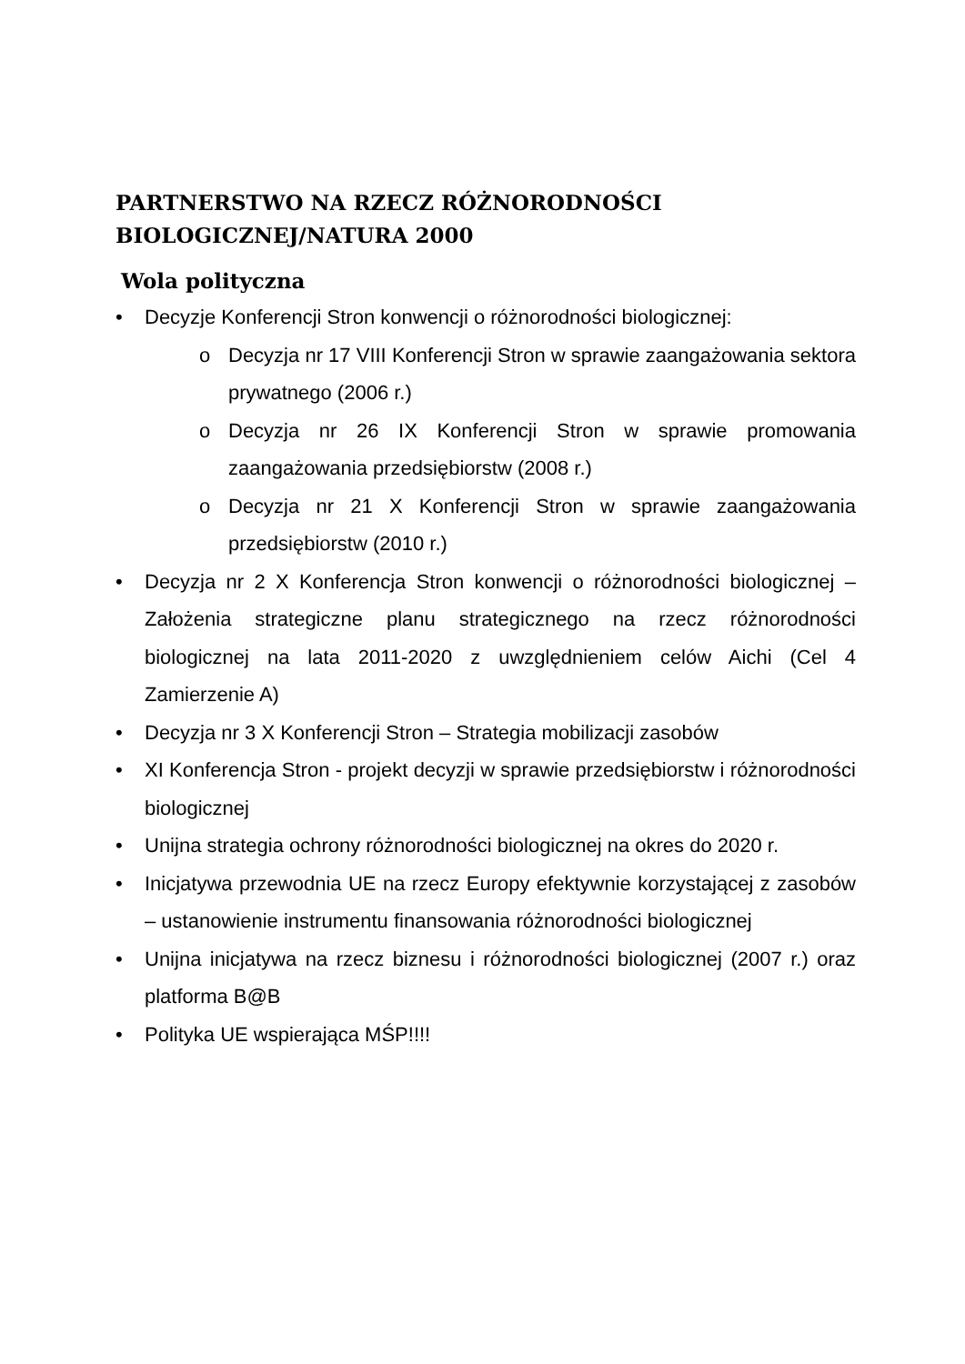PARTNERSTWO NA RZECZ RÓŻNORODNOŚCI BIOLOGICZNEJ/NATURA 2000
Wola polityczna
• Decyzje Konferencji Stron konwencji o różnorodności biologicznej:
o Decyzja nr 17 VIII Konferencji Stron w sprawie zaangażowania sektora prywatnego (2006 r.)
o Decyzja nr 26 IX Konferencji Stron w sprawie promowania zaangażowania przedsiębiorstw (2008 r.)
o Decyzja nr 21 X Konferencji Stron w sprawie zaangażowania przedsiębiorstw (2010 r.)
• Decyzja nr 2 X Konferencja Stron konwencji o różnorodności biologicznej – Założenia strategiczne planu strategicznego na rzecz różnorodności biologicznej na lata 2011-2020 z uwzględnieniem celów Aichi (Cel 4 Zamierzenie A)
• Decyzja nr 3 X Konferencji Stron – Strategia mobilizacji zasobów
• XI Konferencja Stron - projekt decyzji w sprawie przedsiębiorstw i różnorodności biologicznej
• Unijna strategia ochrony różnorodności biologicznej na okres do 2020 r.
• Inicjatywa przewodnia UE na rzecz Europy efektywnie korzystającej z zasobów – ustanowienie instrumentu finansowania różnorodności biologicznej
• Unijna inicjatywa na rzecz biznesu i różnorodności biologicznej (2007 r.) oraz platforma B@B
• Polityka UE wspierająca MŚP!!!!